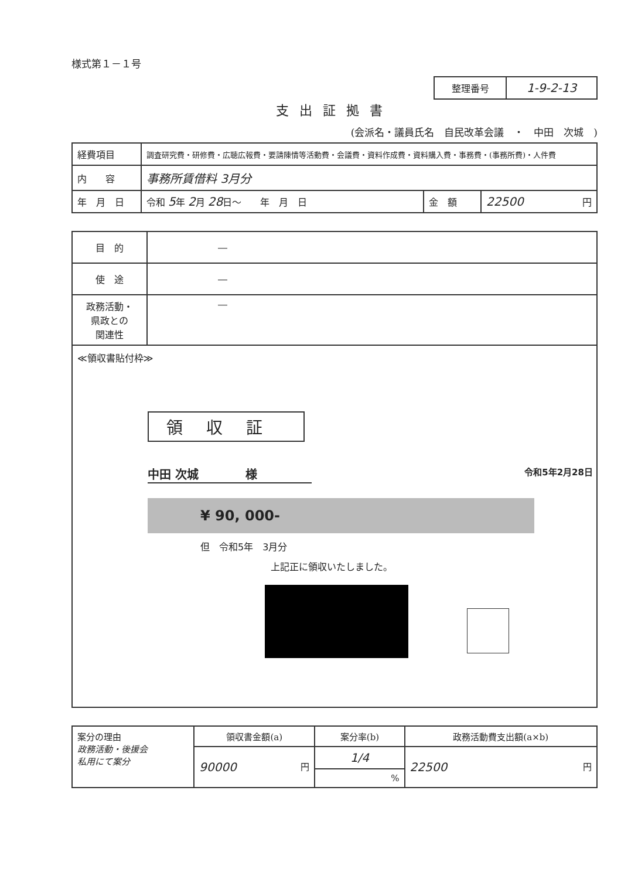様式第１－１号
| 整理番号 | 1-9-2-13 |
支出証拠書
(会派名・議員氏名　自民改革会議　・　中田　次城　)
| 経費項目 | 調査研究費・研修費・広聴広報費・要請陳情等活動費・会議費・資料作成費・資料購入費・事務費・(事務所費)・人件費 | | |
| 内 容 | 事務所賃借料 3月分 | | |
| 年 月 日 | 令和 5 年 2 月 28 日～ 年 月 日 | 金 額 | 22500 円 |
| 目 的 | ― |
| 使 途 | ― |
| 政務活動・ 県政との 関連性 | ― |
≪領収書貼付枠≫
領収証
中田 次城　　　　様 令和5年2月28日
¥ 90, 000-
但　令和5年　3月分
上記正に領収いたしました。
| 案分の理由 政務活動・後援会 私用にて案分 | 領収書金額(a) | 案分率(b) | 政務活動費支出額(a×b) |
| | 90000 円 | 1/4 | 22500 円 |
| | | % | |